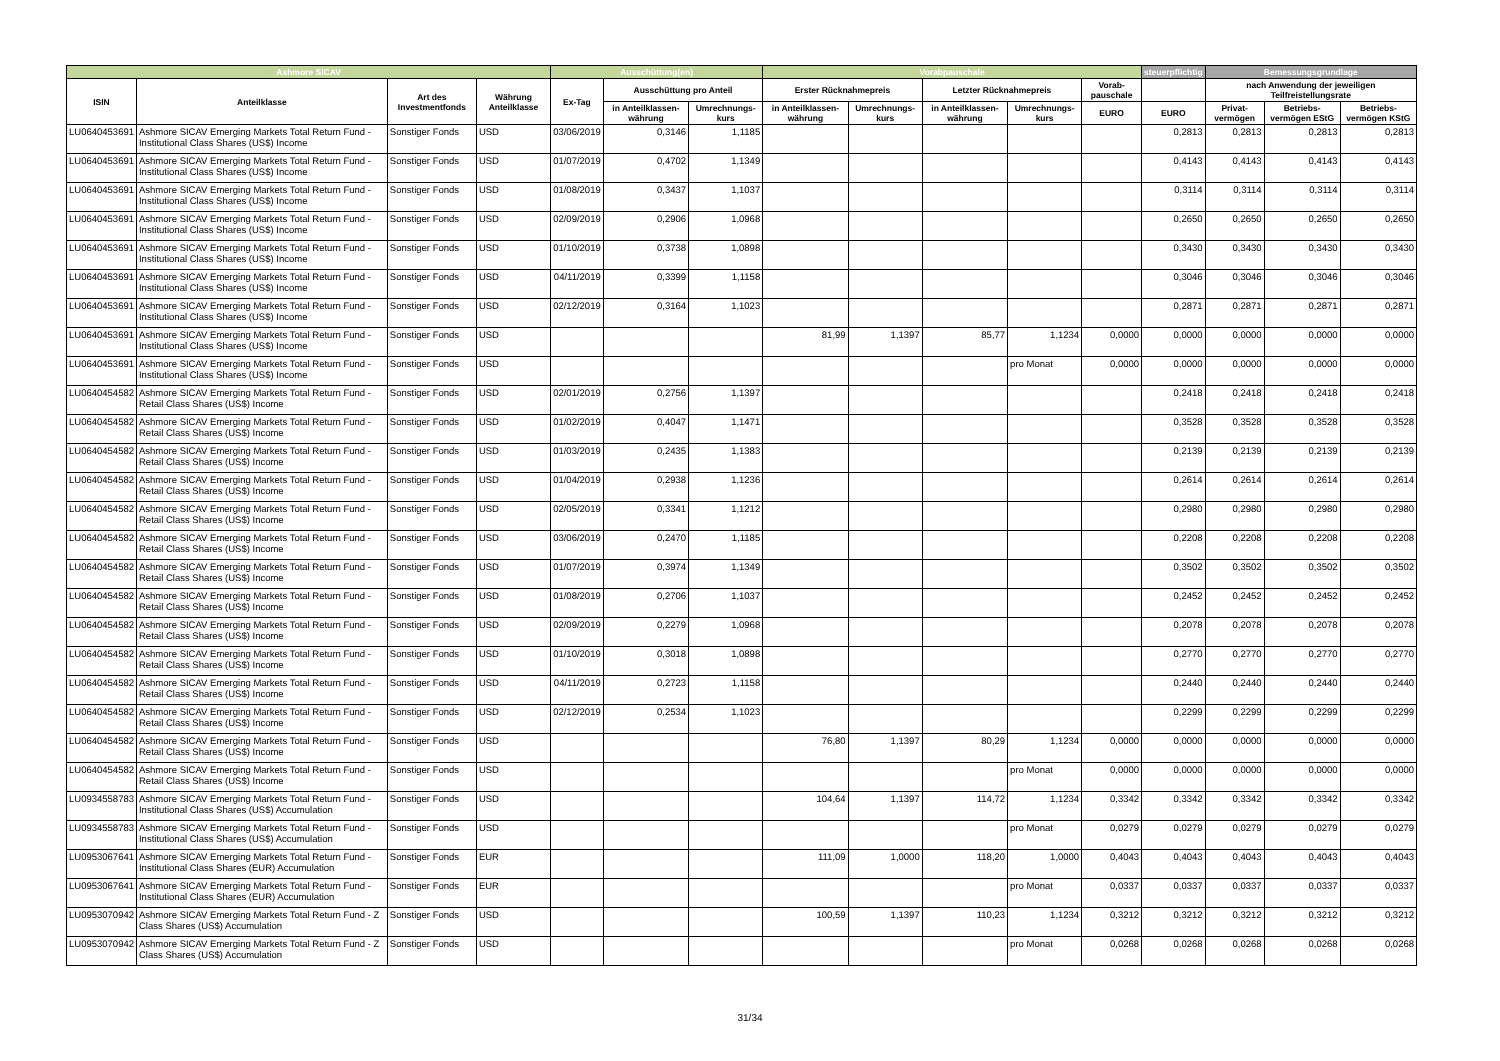| Ashmore SICAV | | | | Ausschüttung(en) | | | Vorabpauschale | | | | | steuerpflichtig | Bemessungsgrundlage | | |
| --- | --- | --- | --- | --- | --- | --- | --- | --- | --- | --- | --- | --- | --- | --- | --- |
| ISIN | Anteilklasse | Art des Investmentfonds | Währung Anteilklasse | Ex-Tag | Ausschüttung pro Anteil | | Erster Rücknahmepreis | | Letzter Rücknahmepreis | | Vorab-pauschale | | nach Anwendung der jeweiligen Teilfreistellungsrate | | |
| | | | | | in Anteilklassen-währung | Umrechnungs-kurs | in Anteilklassen-währung | Umrechnungs-kurs | in Anteilklassen-währung | Umrechnungs-kurs | EURO | EURO | Privat-vermögen | Betriebs-vermögen EStG | Betriebs-vermögen KStG |
| LU0640453691 | Ashmore SICAV Emerging Markets Total Return Fund - Institutional Class Shares (US$) Income | Sonstiger Fonds | USD | 03/06/2019 | 0,3146 | 1,1185 | | | | | | 0,2813 | 0,2813 | 0,2813 | 0,2813 |
| LU0640453691 | Ashmore SICAV Emerging Markets Total Return Fund - Institutional Class Shares (US$) Income | Sonstiger Fonds | USD | 01/07/2019 | 0,4702 | 1,1349 | | | | | | 0,4143 | 0,4143 | 0,4143 | 0,4143 |
| LU0640453691 | Ashmore SICAV Emerging Markets Total Return Fund - Institutional Class Shares (US$) Income | Sonstiger Fonds | USD | 01/08/2019 | 0,3437 | 1,1037 | | | | | | 0,3114 | 0,3114 | 0,3114 | 0,3114 |
| LU0640453691 | Ashmore SICAV Emerging Markets Total Return Fund - Institutional Class Shares (US$) Income | Sonstiger Fonds | USD | 02/09/2019 | 0,2906 | 1,0968 | | | | | | 0,2650 | 0,2650 | 0,2650 | 0,2650 |
| LU0640453691 | Ashmore SICAV Emerging Markets Total Return Fund - Institutional Class Shares (US$) Income | Sonstiger Fonds | USD | 01/10/2019 | 0,3738 | 1,0898 | | | | | | 0,3430 | 0,3430 | 0,3430 | 0,3430 |
| LU0640453691 | Ashmore SICAV Emerging Markets Total Return Fund - Institutional Class Shares (US$) Income | Sonstiger Fonds | USD | 04/11/2019 | 0,3399 | 1,1158 | | | | | | 0,3046 | 0,3046 | 0,3046 | 0,3046 |
| LU0640453691 | Ashmore SICAV Emerging Markets Total Return Fund - Institutional Class Shares (US$) Income | Sonstiger Fonds | USD | 02/12/2019 | 0,3164 | 1,1023 | | | | | | 0,2871 | 0,2871 | 0,2871 | 0,2871 |
| LU0640453691 | Ashmore SICAV Emerging Markets Total Return Fund - Institutional Class Shares (US$) Income | Sonstiger Fonds | USD | | | | 81,99 | 1,1397 | 85,77 | 1,1234 | 0,0000 | 0,0000 | 0,0000 | 0,0000 | 0,0000 |
| LU0640453691 | Ashmore SICAV Emerging Markets Total Return Fund - Institutional Class Shares (US$) Income | Sonstiger Fonds | USD | | | | | | | pro Monat | 0,0000 | 0,0000 | 0,0000 | 0,0000 | 0,0000 |
| LU0640454582 | Ashmore SICAV Emerging Markets Total Return Fund - Retail Class Shares (US$) Income | Sonstiger Fonds | USD | 02/01/2019 | 0,2756 | 1,1397 | | | | | | 0,2418 | 0,2418 | 0,2418 | 0,2418 |
| LU0640454582 | Ashmore SICAV Emerging Markets Total Return Fund - Retail Class Shares (US$) Income | Sonstiger Fonds | USD | 01/02/2019 | 0,4047 | 1,1471 | | | | | | 0,3528 | 0,3528 | 0,3528 | 0,3528 |
| LU0640454582 | Ashmore SICAV Emerging Markets Total Return Fund - Retail Class Shares (US$) Income | Sonstiger Fonds | USD | 01/03/2019 | 0,2435 | 1,1383 | | | | | | 0,2139 | 0,2139 | 0,2139 | 0,2139 |
| LU0640454582 | Ashmore SICAV Emerging Markets Total Return Fund - Retail Class Shares (US$) Income | Sonstiger Fonds | USD | 01/04/2019 | 0,2938 | 1,1236 | | | | | | 0,2614 | 0,2614 | 0,2614 | 0,2614 |
| LU0640454582 | Ashmore SICAV Emerging Markets Total Return Fund - Retail Class Shares (US$) Income | Sonstiger Fonds | USD | 02/05/2019 | 0,3341 | 1,1212 | | | | | | 0,2980 | 0,2980 | 0,2980 | 0,2980 |
| LU0640454582 | Ashmore SICAV Emerging Markets Total Return Fund - Retail Class Shares (US$) Income | Sonstiger Fonds | USD | 03/06/2019 | 0,2470 | 1,1185 | | | | | | 0,2208 | 0,2208 | 0,2208 | 0,2208 |
| LU0640454582 | Ashmore SICAV Emerging Markets Total Return Fund - Retail Class Shares (US$) Income | Sonstiger Fonds | USD | 01/07/2019 | 0,3974 | 1,1349 | | | | | | 0,3502 | 0,3502 | 0,3502 | 0,3502 |
| LU0640454582 | Ashmore SICAV Emerging Markets Total Return Fund - Retail Class Shares (US$) Income | Sonstiger Fonds | USD | 01/08/2019 | 0,2706 | 1,1037 | | | | | | 0,2452 | 0,2452 | 0,2452 | 0,2452 |
| LU0640454582 | Ashmore SICAV Emerging Markets Total Return Fund - Retail Class Shares (US$) Income | Sonstiger Fonds | USD | 02/09/2019 | 0,2279 | 1,0968 | | | | | | 0,2078 | 0,2078 | 0,2078 | 0,2078 |
| LU0640454582 | Ashmore SICAV Emerging Markets Total Return Fund - Retail Class Shares (US$) Income | Sonstiger Fonds | USD | 01/10/2019 | 0,3018 | 1,0898 | | | | | | 0,2770 | 0,2770 | 0,2770 | 0,2770 |
| LU0640454582 | Ashmore SICAV Emerging Markets Total Return Fund - Retail Class Shares (US$) Income | Sonstiger Fonds | USD | 04/11/2019 | 0,2723 | 1,1158 | | | | | | 0,2440 | 0,2440 | 0,2440 | 0,2440 |
| LU0640454582 | Ashmore SICAV Emerging Markets Total Return Fund - Retail Class Shares (US$) Income | Sonstiger Fonds | USD | 02/12/2019 | 0,2534 | 1,1023 | | | | | | 0,2299 | 0,2299 | 0,2299 | 0,2299 |
| LU0640454582 | Ashmore SICAV Emerging Markets Total Return Fund - Retail Class Shares (US$) Income | Sonstiger Fonds | USD | | | | 76,80 | 1,1397 | 80,29 | 1,1234 | 0,0000 | 0,0000 | 0,0000 | 0,0000 | 0,0000 |
| LU0640454582 | Ashmore SICAV Emerging Markets Total Return Fund - Retail Class Shares (US$) Income | Sonstiger Fonds | USD | | | | | | | pro Monat | 0,0000 | 0,0000 | 0,0000 | 0,0000 | 0,0000 |
| LU0934558783 | Ashmore SICAV Emerging Markets Total Return Fund - Institutional Class Shares (US$) Accumulation | Sonstiger Fonds | USD | | | | 104,64 | 1,1397 | 114,72 | 1,1234 | 0,3342 | 0,3342 | 0,3342 | 0,3342 | 0,3342 |
| LU0934558783 | Ashmore SICAV Emerging Markets Total Return Fund - Institutional Class Shares (US$) Accumulation | Sonstiger Fonds | USD | | | | | | | pro Monat | 0,0279 | 0,0279 | 0,0279 | 0,0279 | 0,0279 |
| LU0953067641 | Ashmore SICAV Emerging Markets Total Return Fund - Institutional Class Shares (EUR) Accumulation | Sonstiger Fonds | EUR | | | | 111,09 | 1,0000 | 118,20 | 1,0000 | 0,4043 | 0,4043 | 0,4043 | 0,4043 | 0,4043 |
| LU0953067641 | Ashmore SICAV Emerging Markets Total Return Fund - Institutional Class Shares (EUR) Accumulation | Sonstiger Fonds | EUR | | | | | | | pro Monat | 0,0337 | 0,0337 | 0,0337 | 0,0337 | 0,0337 |
| LU0953070942 | Ashmore SICAV Emerging Markets Total Return Fund - Z Class Shares (US$) Accumulation | Sonstiger Fonds | USD | | | | 100,59 | 1,1397 | 110,23 | 1,1234 | 0,3212 | 0,3212 | 0,3212 | 0,3212 | 0,3212 |
| LU0953070942 | Ashmore SICAV Emerging Markets Total Return Fund - Z Class Shares (US$) Accumulation | Sonstiger Fonds | USD | | | | | | | pro Monat | 0,0268 | 0,0268 | 0,0268 | 0,0268 | 0,0268 |
31/34